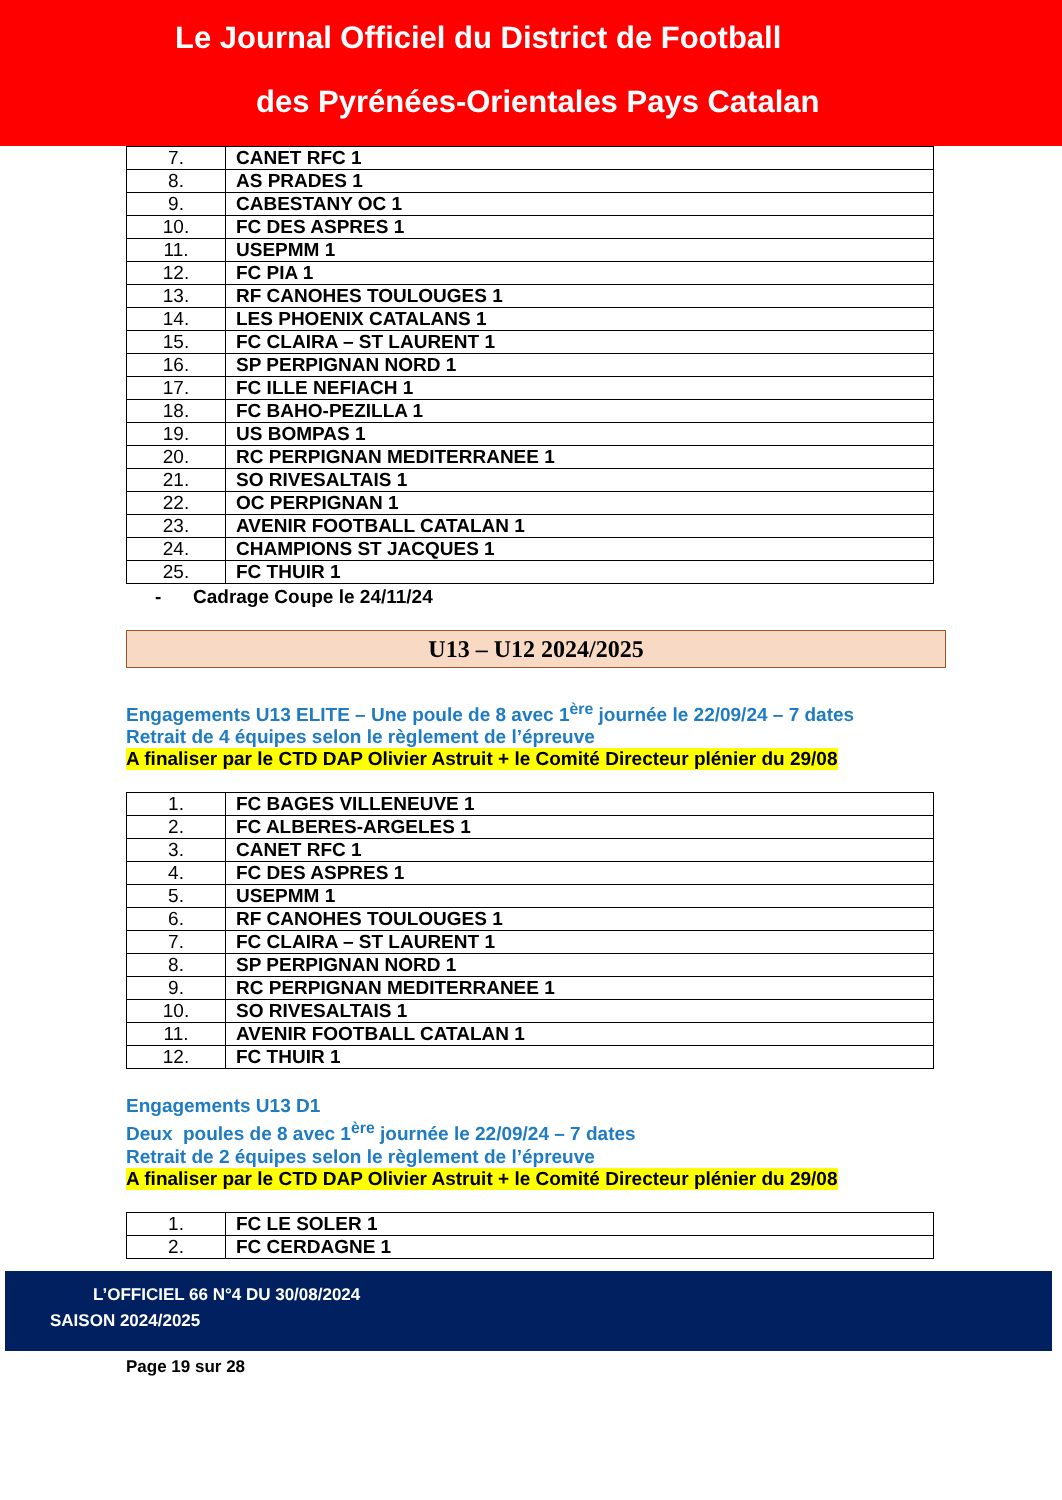Le Journal Officiel du District de Football
des Pyrénées-Orientales Pays Catalan
| 7. | CANET RFC 1 |
| 8. | AS PRADES 1 |
| 9. | CABESTANY OC 1 |
| 10. | FC DES ASPRES 1 |
| 11. | USEPMM 1 |
| 12. | FC PIA 1 |
| 13. | RF CANOHES TOULOUGES 1 |
| 14. | LES PHOENIX CATALANS 1 |
| 15. | FC CLAIRA – ST LAURENT 1 |
| 16. | SP PERPIGNAN NORD 1 |
| 17. | FC ILLE NEFIACH 1 |
| 18. | FC BAHO-PEZILLA 1 |
| 19. | US BOMPAS 1 |
| 20. | RC PERPIGNAN MEDITERRANEE 1 |
| 21. | SO RIVESALTAIS 1 |
| 22. | OC PERPIGNAN 1 |
| 23. | AVENIR FOOTBALL CATALAN 1 |
| 24. | CHAMPIONS ST JACQUES 1 |
| 25. | FC THUIR 1 |
- Cadrage Coupe le 24/11/24
U13 – U12 2024/2025
Engagements U13 ELITE – Une poule de 8 avec 1<sup>ère</sup> journée le 22/09/24 – 7 dates
Retrait de 4 équipes selon le règlement de l’épreuve
A finaliser par le CTD DAP Olivier Astruit + le Comité Directeur plénier du 29/08
| 1. | FC BAGES VILLENEUVE 1 |
| 2. | FC ALBERES-ARGELES 1 |
| 3. | CANET RFC 1 |
| 4. | FC DES ASPRES 1 |
| 5. | USEPMM 1 |
| 6. | RF CANOHES TOULOUGES 1 |
| 7. | FC CLAIRA – ST LAURENT 1 |
| 8. | SP PERPIGNAN NORD 1 |
| 9. | RC PERPIGNAN MEDITERRANEE 1 |
| 10. | SO RIVESALTAIS 1 |
| 11. | AVENIR FOOTBALL CATALAN 1 |
| 12. | FC THUIR 1 |
Engagements U13 D1
Deux poules de 8 avec 1<sup>ère</sup> journée le 22/09/24 – 7 dates
Retrait de 2 équipes selon le règlement de l’épreuve
A finaliser par le CTD DAP Olivier Astruit + le Comité Directeur plénier du 29/08
| 1. | FC LE SOLER 1 |
| 2. | FC CERDAGNE 1 |
L’OFFICIEL 66 N°4 DU 30/08/2024
SAISON 2024/2025
Page 19 sur 28